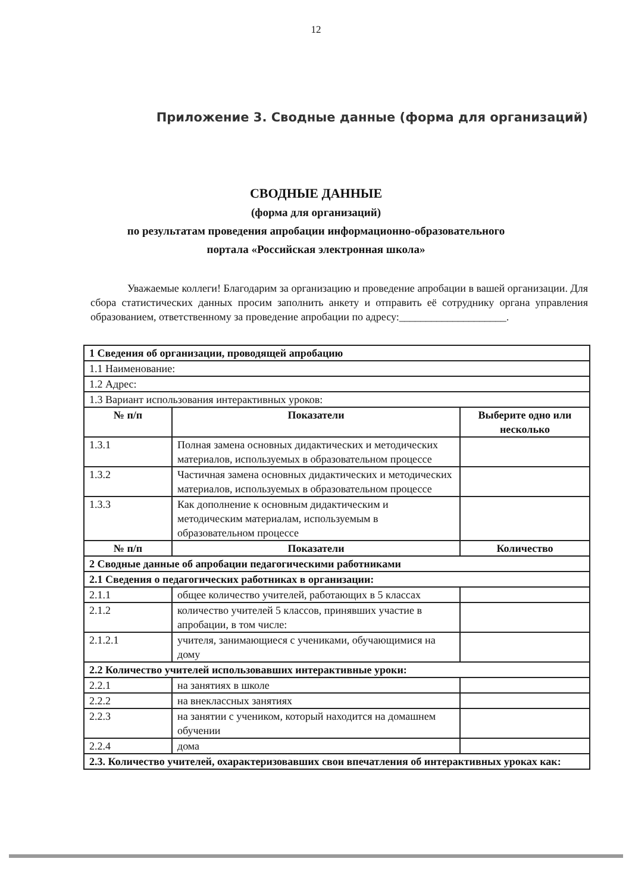12
Приложение 3. Сводные данные (форма для организаций)
СВОДНЫЕ ДАННЫЕ
(форма для организаций)
по результатам проведения апробации информационно-образовательного
портала «Российская электронная школа»
Уважаемые коллеги! Благодарим за организацию и проведение апробации в вашей организации. Для сбора статистических данных просим заполнить анкету и отправить её сотруднику органа управления образованием, ответственному за проведение апробации по адресу:____________________.
| 1 Сведения об организации, проводящей апробацию | | |
| 1.1 Наименование: | | |
| 1.2 Адрес: | | |
| 1.3 Вариант использования интерактивных уроков: | | |
| № п/п | Показатели | Выберите одно или несколько |
| 1.3.1 | Полная замена основных дидактических и методических материалов, используемых в образовательном процессе | |
| 1.3.2 | Частичная замена основных дидактических и методических материалов, используемых в образовательном процессе | |
| 1.3.3 | Как дополнение к основным дидактическим и методическим материалам, используемым в образовательном процессе | |
| № п/п | Показатели | Количество |
| 2 Сводные данные об апробации педагогическими работниками | | |
| 2.1 Сведения о педагогических работниках в организации: | | |
| 2.1.1 | общее количество учителей, работающих в 5 классах | |
| 2.1.2 | количество учителей 5 классов, принявших участие в апробации, в том числе: | |
| 2.1.2.1 | учителя, занимающиеся с учениками, обучающимися на дому | |
| 2.2 Количество учителей использовавших интерактивные уроки: | | |
| 2.2.1 | на занятиях в школе | |
| 2.2.2 | на внеклассных занятиях | |
| 2.2.3 | на занятии с учеником, который находится на домашнем обучении | |
| 2.2.4 | дома | |
| 2.3. Количество учителей, охарактеризовавших свои впечатления об интерактивных уроках как: | | |